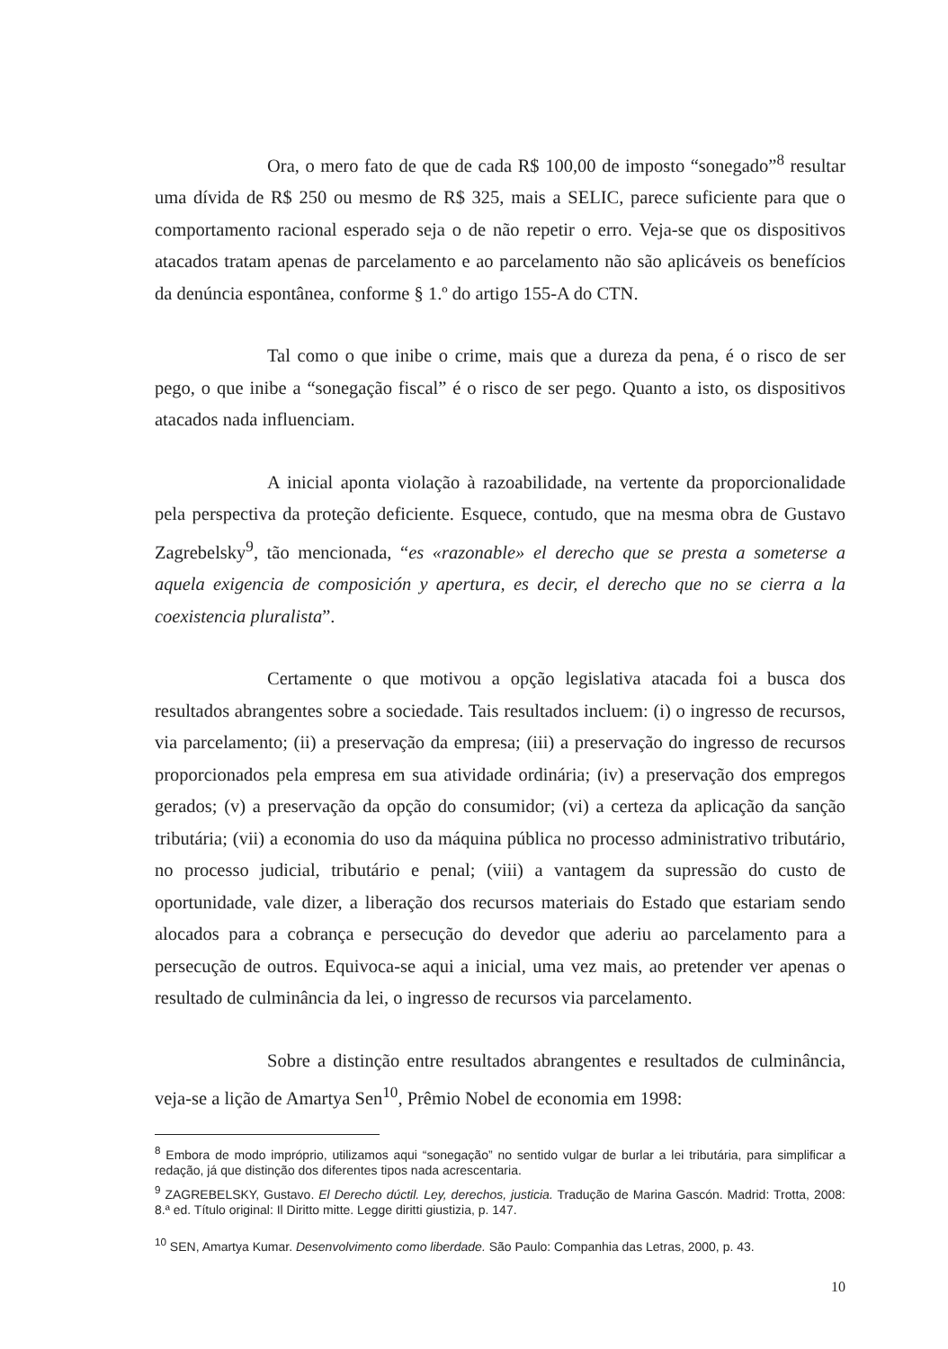Ora, o mero fato de que de cada R$ 100,00 de imposto “sonegado”<sup>8</sup> resultar uma dívida de R$ 250 ou mesmo de R$ 325, mais a SELIC, parece suficiente para que o comportamento racional esperado seja o de não repetir o erro. Veja-se que os dispositivos atacados tratam apenas de parcelamento e ao parcelamento não são aplicáveis os benefícios da denúncia espontânea, conforme § 1.º do artigo 155-A do CTN.
Tal como o que inibe o crime, mais que a dureza da pena, é o risco de ser pego, o que inibe a “sonegação fiscal” é o risco de ser pego. Quanto a isto, os dispositivos atacados nada influenciam.
A inicial aponta violação à razoabilidade, na vertente da proporcionalidade pela perspectiva da proteção deficiente. Esquece, contudo, que na mesma obra de Gustavo Zagrebelsky<sup>9</sup>, tão mencionada, “es «razonable» el derecho que se presta a someterse a aquela exigencia de composición y apertura, es decir, el derecho que no se cierra a la coexistencia pluralista”.
Certamente o que motivou a opção legislativa atacada foi a busca dos resultados abrangentes sobre a sociedade. Tais resultados incluem: (i) o ingresso de recursos, via parcelamento; (ii) a preservação da empresa; (iii) a preservação do ingresso de recursos proporcionados pela empresa em sua atividade ordinária; (iv) a preservação dos empregos gerados; (v) a preservação da opção do consumidor; (vi) a certeza da aplicação da sanção tributária; (vii) a economia do uso da máquina pública no processo administrativo tributário, no processo judicial, tributário e penal; (viii) a vantagem da supressão do custo de oportunidade, vale dizer, a liberação dos recursos materiais do Estado que estariam sendo alocados para a cobrança e persecução do devedor que aderiu ao parcelamento para a persecução de outros. Equivoca-se aqui a inicial, uma vez mais, ao pretender ver apenas o resultado de culminância da lei, o ingresso de recursos via parcelamento.
Sobre a distinção entre resultados abrangentes e resultados de culminância, veja-se a lição de Amartya Sen<sup>10</sup>, Prêmio Nobel de economia em 1998:
<sup>8</sup> Embora de modo impróprio, utilizamos aqui “sonegação” no sentido vulgar de burlar a lei tributária, para simplificar a redação, já que distinção dos diferentes tipos nada acrescentaria.
<sup>9</sup> ZAGREBELSKY, Gustavo. El Derecho dúctil. Ley, derechos, justicia. Tradução de Marina Gascón. Madrid: Trotta, 2008: 8.ª ed. Título original: Il Diritto mitte. Legge diritti giustizia, p. 147.
<sup>10</sup> SEN, Amartya Kumar. Desenvolvimento como liberdade. São Paulo: Companhia das Letras, 2000, p. 43.
10